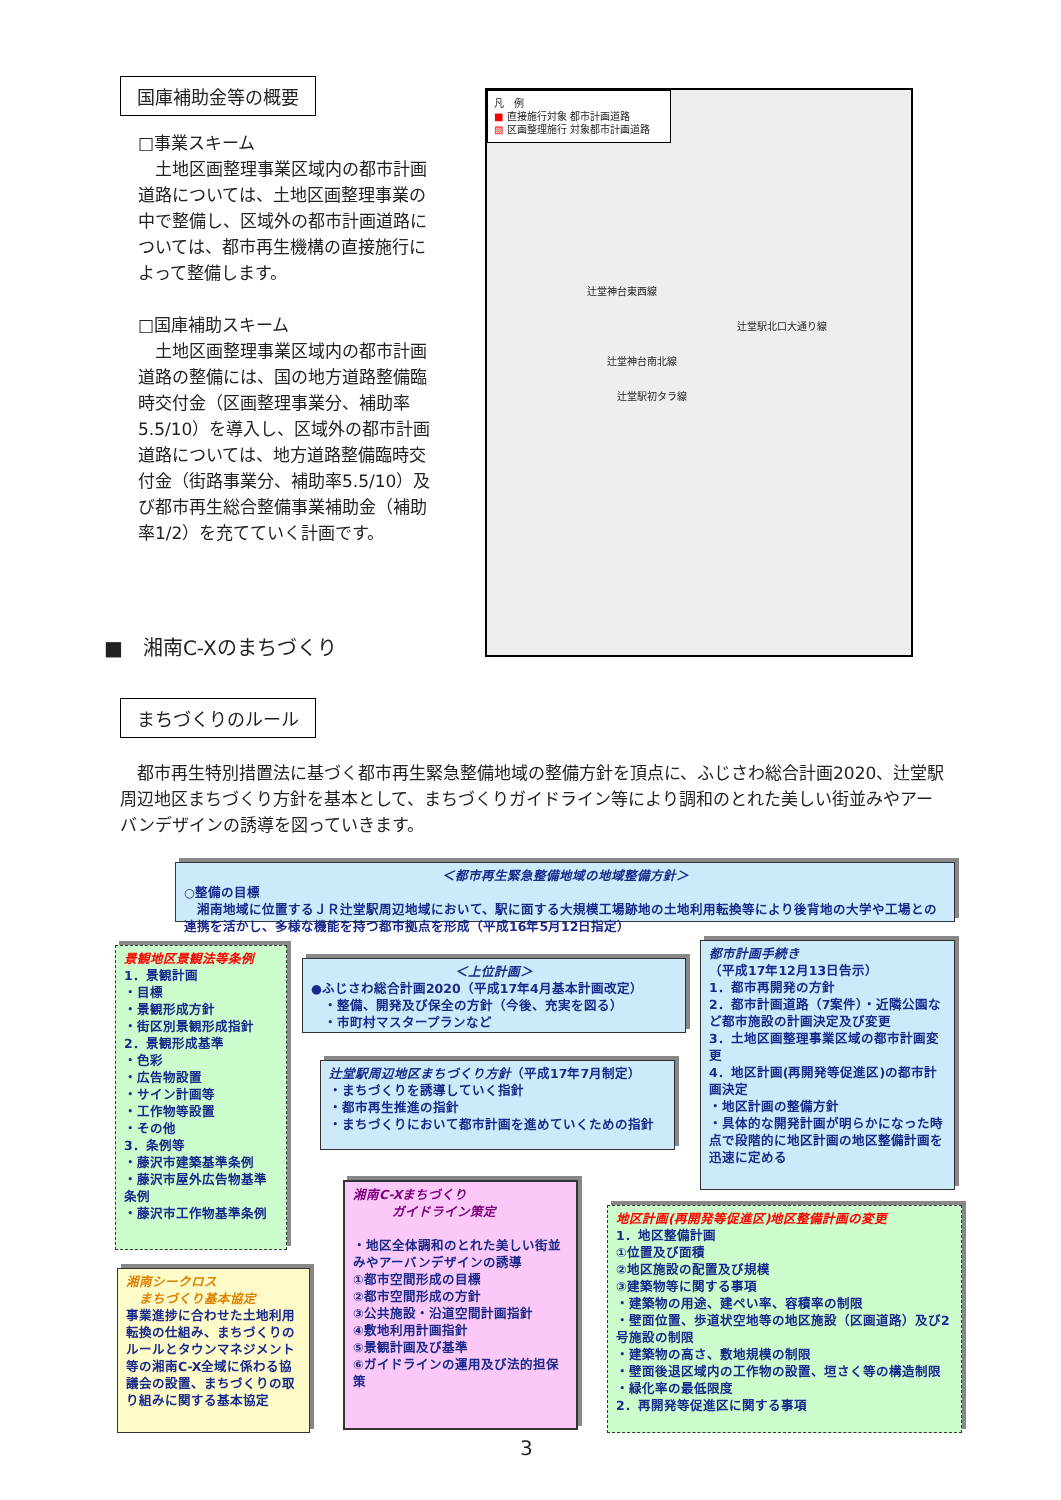国庫補助金等の概要
□事業スキーム
　土地区画整理事業区域内の都市計画道路については、土地区画整理事業の中で整備し、区域外の都市計画道路については、都市再生機構の直接施行によって整備します。
□国庫補助スキーム
　土地区画整理事業区域内の都市計画道路の整備には、国の地方道路整備臨時交付金（区画整理事業分、補助率5.5/10）を導入し、区域外の都市計画道路については、地方道路整備臨時交付金（街路事業分、補助率5.5/10）及び都市再生総合整備事業補助金（補助率1/2）を充てていく計画です。
凡　例
■ 直接施行対象 都市計画道路
▨ 区画整理施行 対象都市計画道路
辻堂神台東西線
辻堂駅北口大通り線
辻堂神台南北線
辻堂駅初タラ線
■　湘南C-Xのまちづくり
まちづくりのルール
　都市再生特別措置法に基づく都市再生緊急整備地域の整備方針を頂点に、ふじさわ総合計画2020、辻堂駅周辺地区まちづくり方針を基本として、まちづくりガイドライン等により調和のとれた美しい街並みやアーバンデザインの誘導を図っていきます。
＜都市再生緊急整備地域の地域整備方針＞
○整備の目標
　湘南地域に位置するＪＲ辻堂駅周辺地域において、駅に面する大規模工場跡地の土地利用転換等により後背地の大学や工場との連携を活かし、多様な機能を持つ都市拠点を形成（平成16年5月12日指定）
景観地区景観法等条例
1．景観計画
・目標
・景観形成方針
・街区別景観形成指針
2．景観形成基準
・色彩
・広告物設置
・サイン計画等
・工作物等設置
・その他
3．条例等
・藤沢市建築基準条例
・藤沢市屋外広告物基準条例
・藤沢市工作物基準条例
＜上位計画＞
●ふじさわ総合計画2020（平成17年4月基本計画改定）
　・整備、開発及び保全の方針（今後、充実を図る）
　・市町村マスタープランなど
都市計画手続き
（平成17年12月13日告示）
1．都市再開発の方針
2．都市計画道路（7案件）・近隣公園など都市施設の計画決定及び変更
3．土地区画整理事業区域の都市計画変更
4．地区計画(再開発等促進区)の都市計画決定
・地区計画の整備方針
・具体的な開発計画が明らかになった時点で段階的に地区計画の地区整備計画を迅速に定める
辻堂駅周辺地区まちづくり方針（平成17年7月制定）
・まちづくりを誘導していく指針
・都市再生推進の指針
・まちづくりにおいて都市計画を進めていくための指針
湘南C-Xまちづくり
　　　ガイドライン策定
・地区全体調和のとれた美しい街並みやアーバンデザインの誘導
①都市空間形成の目標
②都市空間形成の方針
③公共施設・沿道空間計画指針
④敷地利用計画指針
⑤景観計画及び基準
⑥ガイドラインの運用及び法的担保策
湘南シークロス
　まちづくり基本協定
事業進捗に合わせた土地利用転換の仕組み、まちづくりのルールとタウンマネジメント等の湘南C-X全域に係わる協議会の設置、まちづくりの取り組みに関する基本協定
地区計画(再開発等促進区)地区整備計画の変更
1．地区整備計画
①位置及び面積
②地区施設の配置及び規模
③建築物等に関する事項
・建築物の用途、建ぺい率、容積率の制限
・壁面位置、歩道状空地等の地区施設（区画道路）及び2号施設の制限
・建築物の高さ、敷地規模の制限
・壁面後退区域内の工作物の設置、垣さく等の構造制限
・緑化率の最低限度
2．再開発等促進区に関する事項
3